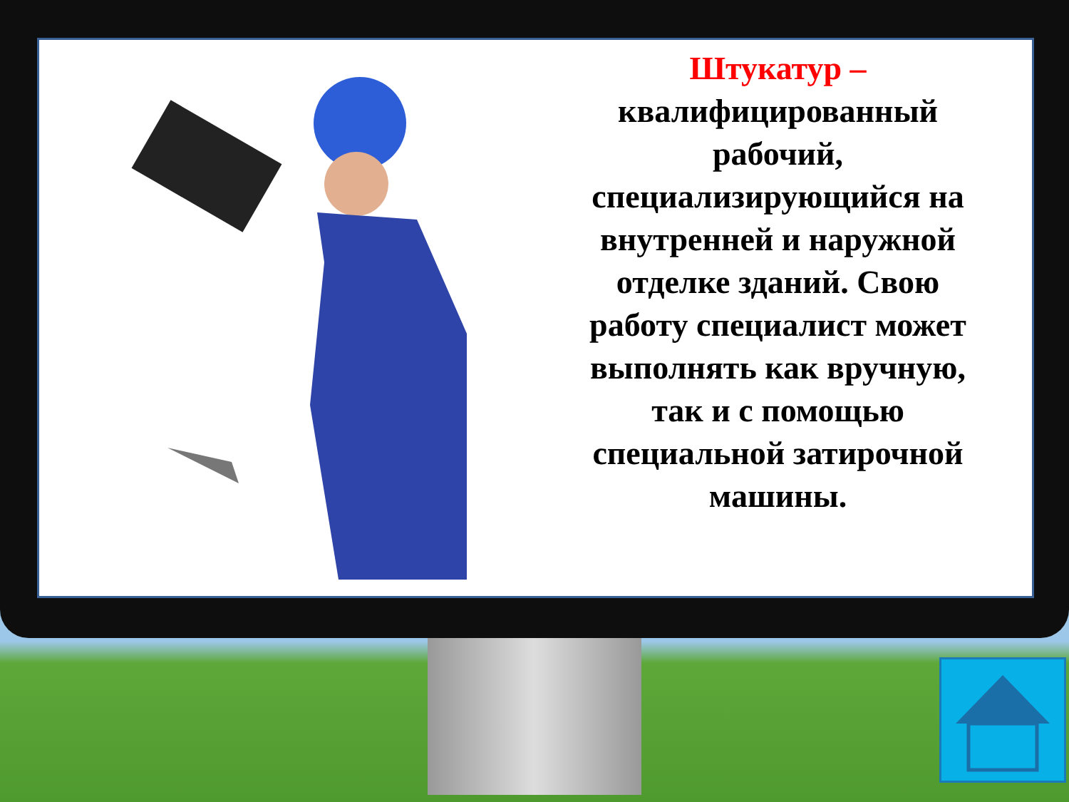Штукатур –
квалифицированный рабочий, специализирующийся на внутренней и наружной отделке зданий. Свою работу специалист может выполнять как вручную, так и с помощью специальной затирочной машины.